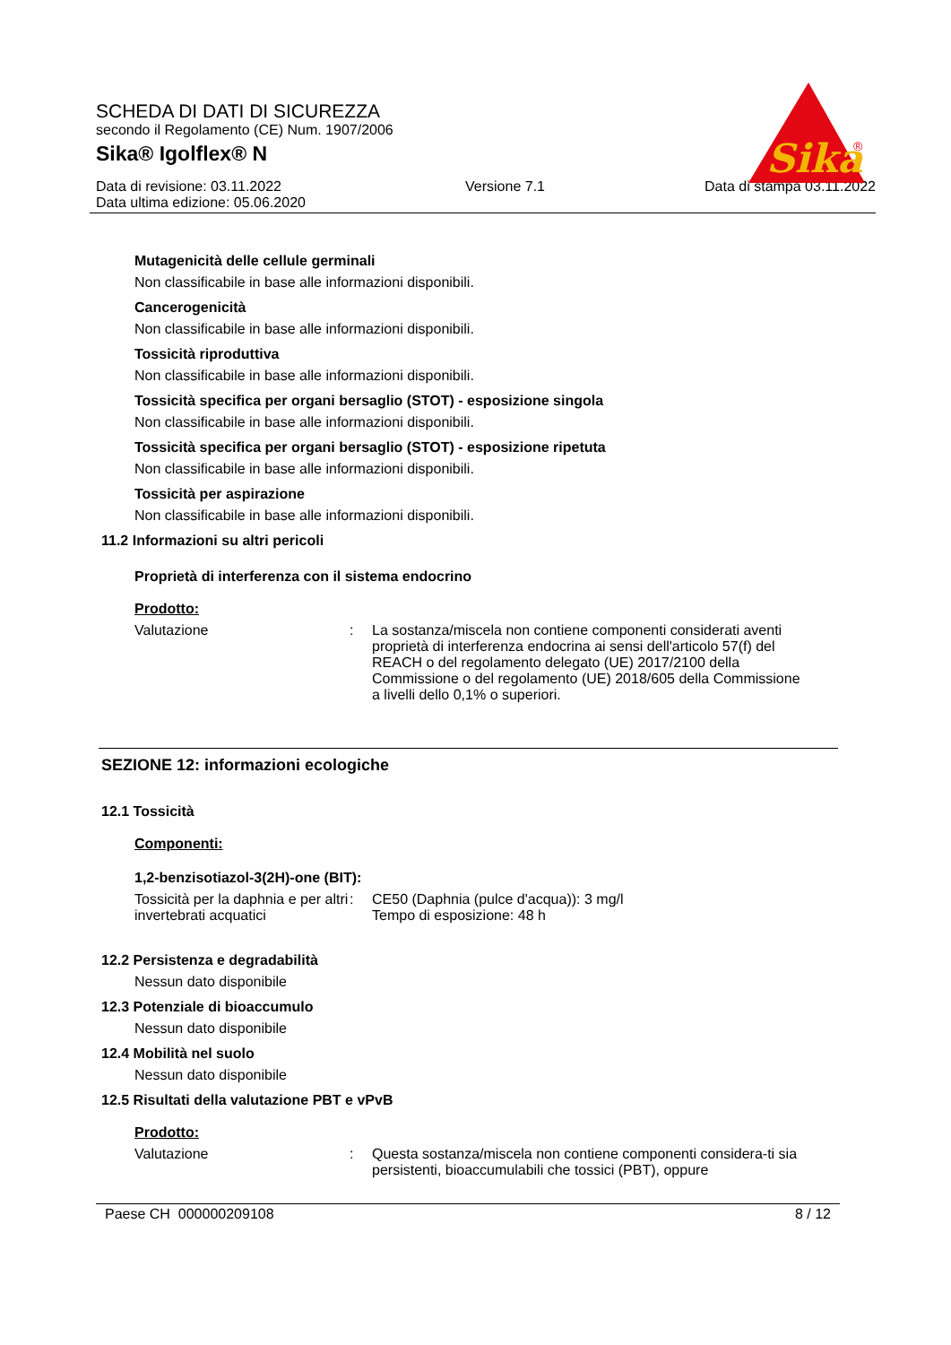SCHEDA DI DATI DI SICUREZZA
secondo il Regolamento (CE) Num. 1907/2006
Sika® Igolflex® N
Data di revisione: 03.11.2022
Data ultima edizione: 05.06.2020
Versione 7.1 Data di stampa 03.11.2022
Sika
®
Mutagenicità delle cellule germinali
Non classificabile in base alle informazioni disponibili.
Cancerogenicità
Non classificabile in base alle informazioni disponibili.
Tossicità riproduttiva
Non classificabile in base alle informazioni disponibili.
Tossicità specifica per organi bersaglio (STOT) - esposizione singola
Non classificabile in base alle informazioni disponibili.
Tossicità specifica per organi bersaglio (STOT) - esposizione ripetuta
Non classificabile in base alle informazioni disponibili.
Tossicità per aspirazione
Non classificabile in base alle informazioni disponibili.
11.2 Informazioni su altri pericoli
Proprietà di interferenza con il sistema endocrino
Prodotto:
Valutazione : La sostanza/miscela non contiene componenti considerati aventi proprietà di interferenza endocrina ai sensi dell'articolo 57(f) del REACH o del regolamento delegato (UE) 2017/2100 della Commissione o del regolamento (UE) 2018/605 della Commissione a livelli dello 0,1% o superiori.
SEZIONE 12: informazioni ecologiche
12.1 Tossicità
Componenti:
1,2-benzisotiazol-3(2H)-one (BIT):
Tossicità per la daphnia e per altri invertebrati acquatici
: CE50 (Daphnia (pulce d'acqua)): 3 mg/l
Tempo di esposizione: 48 h
12.2 Persistenza e degradabilità
Nessun dato disponibile
12.3 Potenziale di bioaccumulo
Nessun dato disponibile
12.4 Mobilità nel suolo
Nessun dato disponibile
12.5 Risultati della valutazione PBT e vPvB
Prodotto:
Valutazione : Questa sostanza/miscela non contiene componenti considera-ti sia persistenti, bioaccumulabili che tossici (PBT), oppure
Paese CH 000000209108 8 / 12